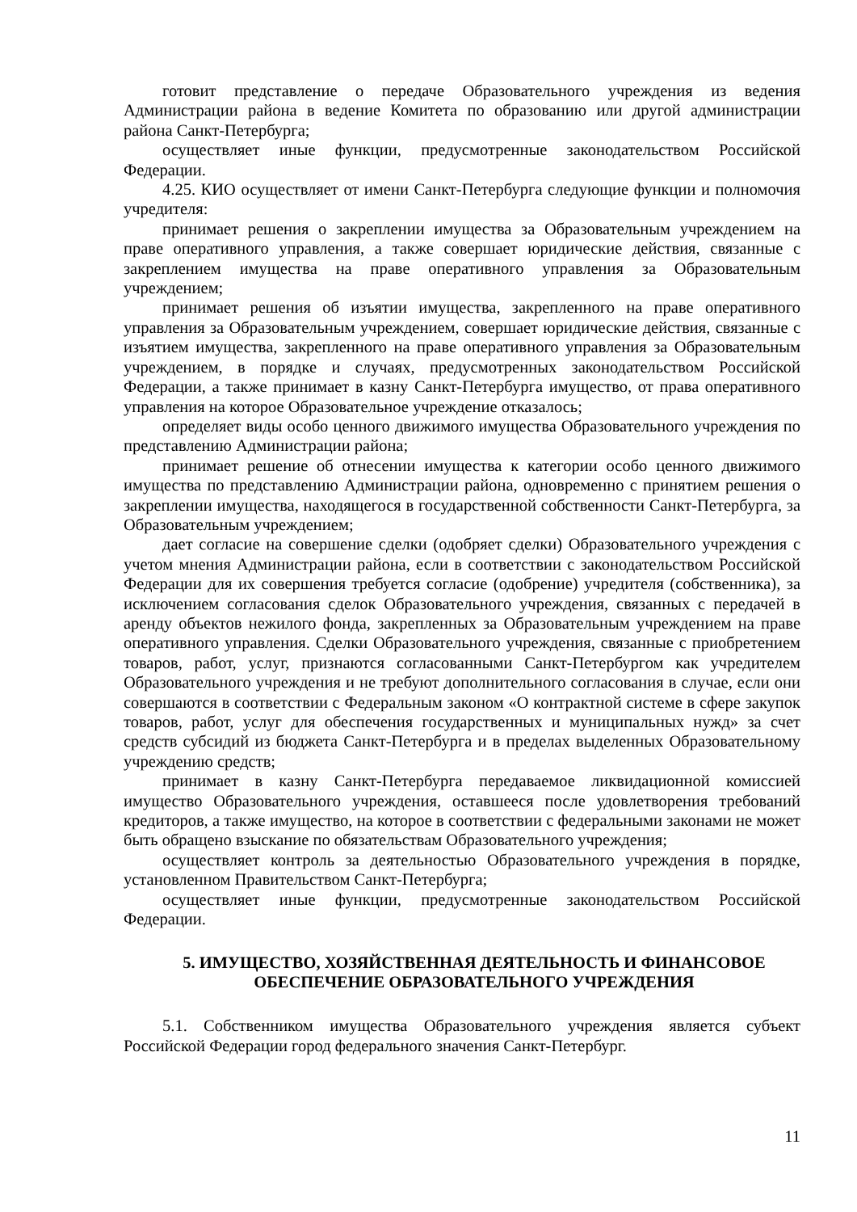готовит представление о передаче Образовательного учреждения из ведения Администрации района в ведение Комитета по образованию или другой администрации района Санкт-Петербурга;
осуществляет иные функции, предусмотренные законодательством Российской Федерации.
4.25. КИО осуществляет от имени Санкт-Петербурга следующие функции и полномочия учредителя:
принимает решения о закреплении имущества за Образовательным учреждением на праве оперативного управления, а также совершает юридические действия, связанные с закреплением имущества на праве оперативного управления за Образовательным учреждением;
принимает решения об изъятии имущества, закрепленного на праве оперативного управления за Образовательным учреждением, совершает юридические действия, связанные с изъятием имущества, закрепленного на праве оперативного управления за Образовательным учреждением, в порядке и случаях, предусмотренных законодательством Российской Федерации, а также принимает в казну Санкт-Петербурга имущество, от права оперативного управления на которое Образовательное учреждение отказалось;
определяет виды особо ценного движимого имущества Образовательного учреждения по представлению Администрации района;
принимает решение об отнесении имущества к категории особо ценного движимого имущества по представлению Администрации района, одновременно с принятием решения о закреплении имущества, находящегося в государственной собственности Санкт-Петербурга, за Образовательным учреждением;
дает согласие на совершение сделки (одобряет сделки) Образовательного учреждения с учетом мнения Администрации района, если в соответствии с законодательством Российской Федерации для их совершения требуется согласие (одобрение) учредителя (собственника), за исключением согласования сделок Образовательного учреждения, связанных с передачей в аренду объектов нежилого фонда, закрепленных за Образовательным учреждением на праве оперативного управления. Сделки Образовательного учреждения, связанные с приобретением товаров, работ, услуг, признаются согласованными Санкт-Петербургом как учредителем Образовательного учреждения и не требуют дополнительного согласования в случае, если они совершаются в соответствии с Федеральным законом «О контрактной системе в сфере закупок товаров, работ, услуг для обеспечения государственных и муниципальных нужд» за счет средств субсидий из бюджета Санкт-Петербурга и в пределах выделенных Образовательному учреждению средств;
принимает в казну Санкт-Петербурга передаваемое ликвидационной комиссией имущество Образовательного учреждения, оставшееся после удовлетворения требований кредиторов, а также имущество, на которое в соответствии с федеральными законами не может быть обращено взыскание по обязательствам Образовательного учреждения;
осуществляет контроль за деятельностью Образовательного учреждения в порядке, установленном Правительством Санкт-Петербурга;
осуществляет иные функции, предусмотренные законодательством Российской Федерации.
5. ИМУЩЕСТВО, ХОЗЯЙСТВЕННАЯ ДЕЯТЕЛЬНОСТЬ И ФИНАНСОВОЕ
ОБЕСПЕЧЕНИЕ ОБРАЗОВАТЕЛЬНОГО УЧРЕЖДЕНИЯ
5.1. Собственником имущества Образовательного учреждения является субъект Российской Федерации город федерального значения Санкт-Петербург.
11